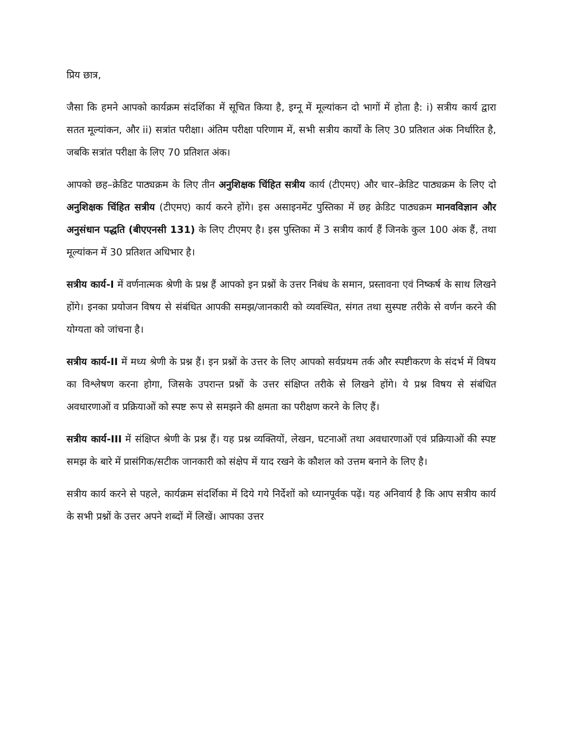प्रिय छात्र,
जैसा कि हमने आपको कार्यक्रम संदर्शिका में सूचित किया है, इग्नू में मूल्यांकन दो भागों में होता है: i) सत्रीय कार्य द्वारा सतत मूल्यांकन, और ii) सत्रांत परीक्षा। अंतिम परीक्षा परिणाम में, सभी सत्रीय कार्यों के लिए 30 प्रतिशत अंक निर्धारित है, जबकि सत्रांत परीक्षा के लिए 70 प्रतिशत अंक।
आपको छह–क्रेडिट पाठ्यक्रम के लिए तीन अनुशिक्षक चिंहित सत्रीय कार्य (टीएमए) और चार–क्रेडिट पाठ्यक्रम के लिए दो अनुशिक्षक चिंहित सत्रीय (टीएमए) कार्य करने होंगे। इस असाइनमेंट पुस्तिका में छह क्रेडिट पाठ्यक्रम मानवविज्ञान और अनुसंधान पद्धति (बीएएनसी 131) के लिए टीएमए है। इस पुस्तिका में 3 सत्रीय कार्य हैं जिनके कुल 100 अंक हैं, तथा मूल्यांकन में 30 प्रतिशत अधिभार है।
सत्रीय कार्य-I में वर्णनात्मक श्रेणी के प्रश्न हैं आपको इन प्रश्नों के उत्तर निबंध के समान, प्रस्तावना एवं निष्कर्ष के साथ लिखने होंगे। इनका प्रयोजन विषय से संबंधित आपकी समझ/जानकारी को व्यवस्थित, संगत तथा सुस्पष्ट तरीके से वर्णन करने की योग्यता को जांचना है।
सत्रीय कार्य-II में मध्य श्रेणी के प्रश्न हैं। इन प्रश्नों के उत्तर के लिए आपको सर्वप्रथम तर्क और स्पष्टीकरण के संदर्भ में विषय का विश्लेषण करना होगा, जिसके उपरान्त प्रश्नों के उत्तर संक्षिप्त तरीके से लिखने होंगे। ये प्रश्न विषय से संबंधित अवधारणाओं व प्रक्रियाओं को स्पष्ट रूप से समझने की क्षमता का परीक्षण करने के लिए हैं।
सत्रीय कार्य-III में संक्षिप्त श्रेणी के प्रश्न हैं। यह प्रश्न व्यक्तियों, लेखन, घटनाओं तथा अवधारणाओं एवं प्रक्रियाओं की स्पष्ट समझ के बारे में प्रासंगिक/सटीक जानकारी को संक्षेप में याद रखने के कौशल को उत्तम बनाने के लिए है।
सत्रीय कार्य करने से पहले, कार्यक्रम संदर्शिका में दिये गये निर्देशों को ध्यानपूर्वक पढ़ें। यह अनिवार्य है कि आप सत्रीय कार्य के सभी प्रश्नों के उत्तर अपने शब्दों में लिखें। आपका उत्तर